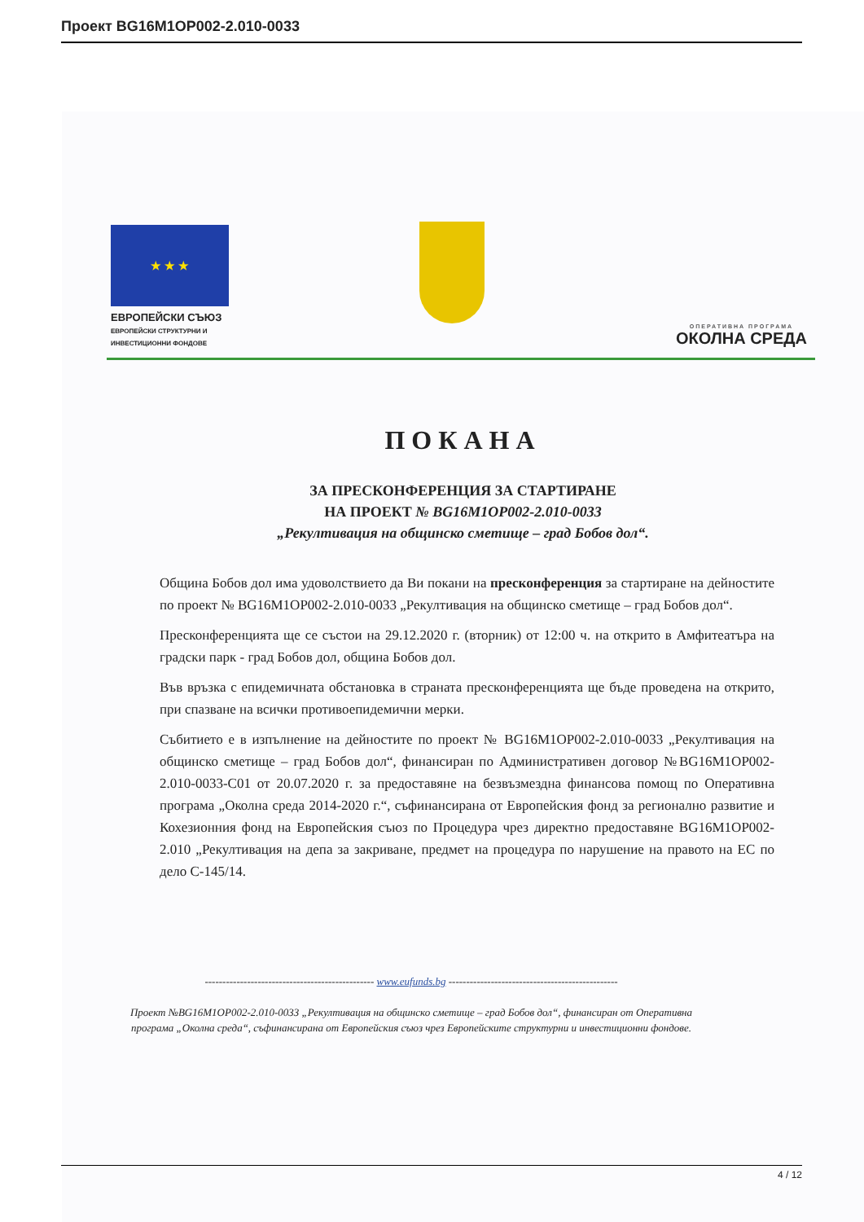Проект BG16M1OP002-2.010-0033
★ ★ ★
ЕВРОПЕЙСКИ СЪЮЗ
ЕВРОПЕЙСКИ СТРУКТУРНИ И ИНВЕСТИЦИОННИ ФОНДОВЕ
ОПЕРАТИВНА ПРОГРАМА
ОКОЛНА СРЕДА
ПОКАНА
ЗА ПРЕСКОНФЕРЕНЦИЯ ЗА СТАРТИРАНЕ
НА ПРОЕКТ № BG16M1OP002-2.010-0033
„Рекултивация на общинско сметище – град Бобов дол“.
Община Бобов дол има удоволствието да Ви покани на пресконференция за стартиране на дейностите по проект № BG16M1OP002-2.010-0033 „Рекултивация на общинско сметище – град Бобов дол“.
Пресконференцията ще се състои на 29.12.2020 г. (вторник) от 12:00 ч. на открито в Амфитеатъра на градски парк - град Бобов дол, община Бобов дол.
Във връзка с епидемичната обстановка в страната пресконференцията ще бъде проведена на открито, при спазване на всички противоепидемични мерки.
Събитието е в изпълнение на дейностите по проект № BG16M1OP002-2.010-0033 „Рекултивация на общинско сметище – град Бобов дол“, финансиран по Административен договор №BG16M1OP002-2.010-0033-C01 от 20.07.2020 г. за предоставяне на безвъзмездна финансова помощ по Оперативна програма „Околна среда 2014-2020 г.“, съфинансирана от Европейския фонд за регионално развитие и Кохезионния фонд на Европейския съюз по Процедура чрез директно предоставяне BG16M1OP002-2.010 „Рекултивация на депа за закриване, предмет на процедура по нарушение на правото на ЕС по дело С-145/14.
------------------------------------------------ www.eufunds.bg ------------------------------------------------
Проект №BG16M1OP002-2.010-0033 „Рекултивация на общинско сметище – град Бобов дол“, финансиран от Оперативна програма „Околна среда“, съфинансирана от Европейския съюз чрез Европейските структурни и инвестиционни фондове.
4 / 12